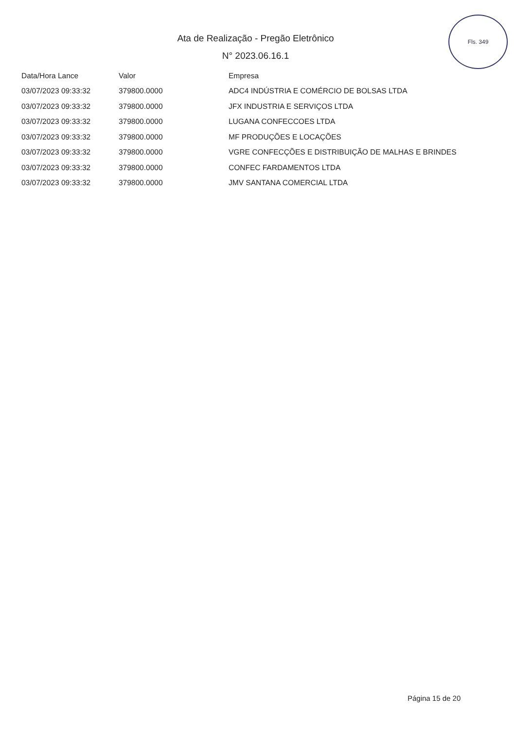Fls. 349
Ata de Realização - Pregão Eletrônico
N° 2023.06.16.1
| Data/Hora Lance | Valor | Empresa |
| --- | --- | --- |
| 03/07/2023 09:33:32 | 379800.0000 | ADC4 INDÚSTRIA E COMÉRCIO DE BOLSAS LTDA |
| 03/07/2023 09:33:32 | 379800.0000 | JFX INDUSTRIA E SERVIÇOS LTDA |
| 03/07/2023 09:33:32 | 379800.0000 | LUGANA CONFECCOES LTDA |
| 03/07/2023 09:33:32 | 379800.0000 | MF PRODUÇÕES E LOCAÇÕES |
| 03/07/2023 09:33:32 | 379800.0000 | VGRE CONFECÇÕES E DISTRIBUIÇÃO DE MALHAS E BRINDES |
| 03/07/2023 09:33:32 | 379800.0000 | CONFEC FARDAMENTOS LTDA |
| 03/07/2023 09:33:32 | 379800.0000 | JMV SANTANA COMERCIAL LTDA |
Página 15 de 20